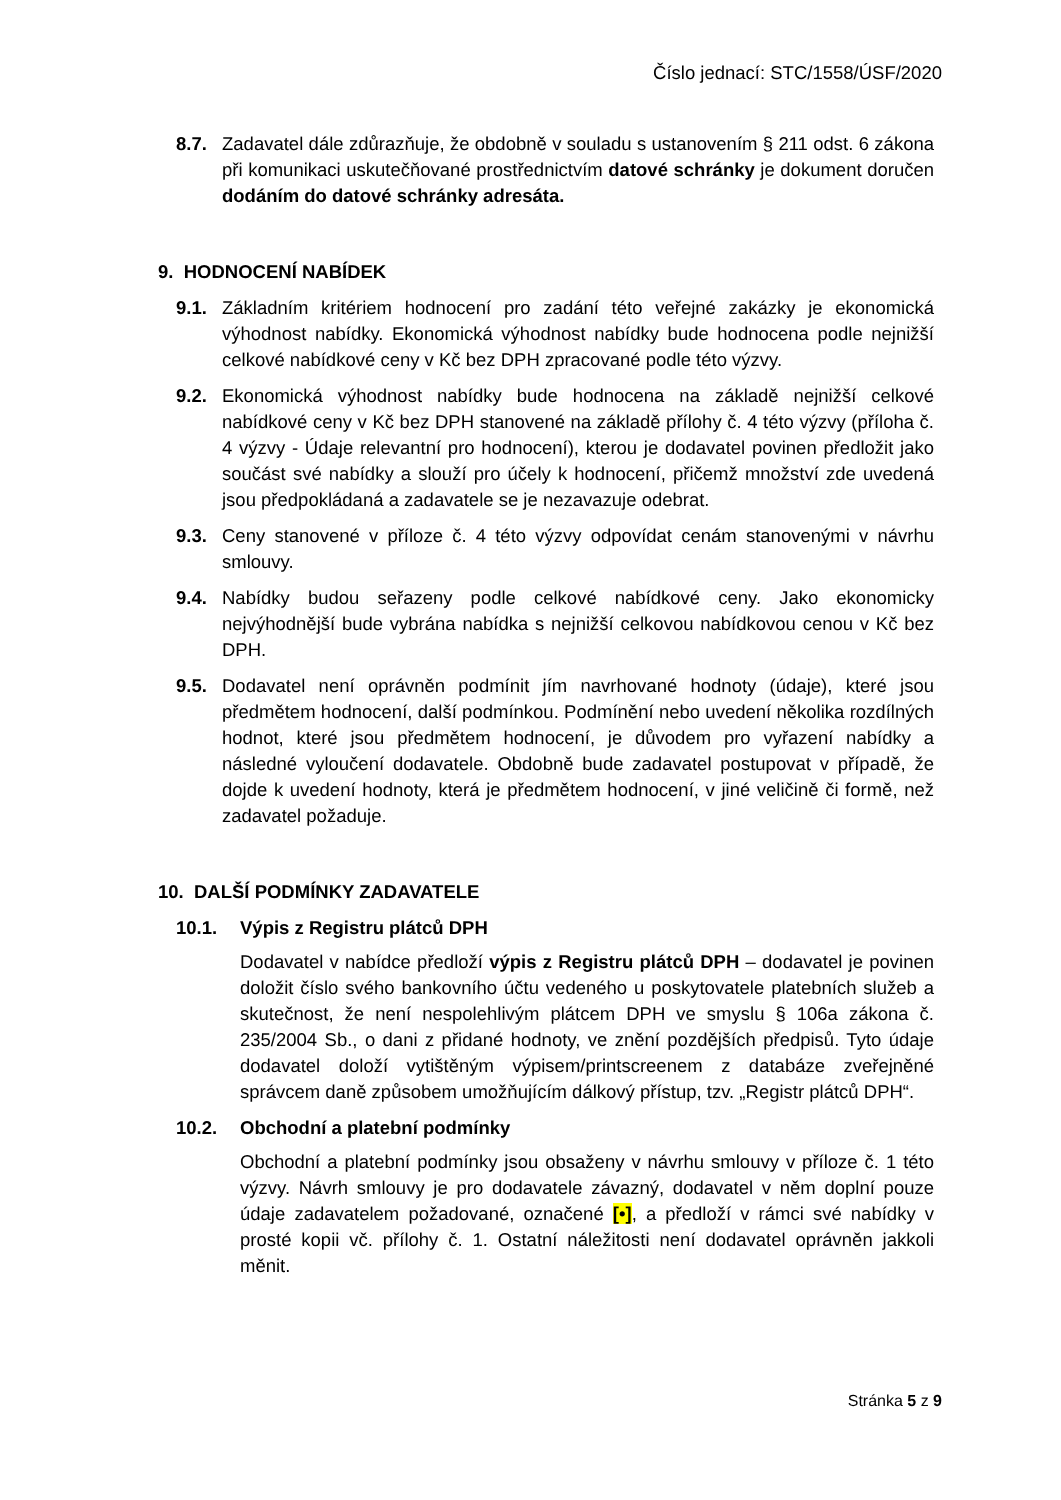Číslo jednací: STC/1558/ÚSF/2020
8.7. Zadavatel dále zdůrazňuje, že obdobně v souladu s ustanovením § 211 odst. 6 zákona při komunikaci uskutečňované prostřednictvím datové schránky je dokument doručen dodáním do datové schránky adresáta.
9. HODNOCENÍ NABÍDEK
9.1. Základním kritériem hodnocení pro zadání této veřejné zakázky je ekonomická výhodnost nabídky. Ekonomická výhodnost nabídky bude hodnocena podle nejnižší celkové nabídkové ceny v Kč bez DPH zpracované podle této výzvy.
9.2. Ekonomická výhodnost nabídky bude hodnocena na základě nejnižší celkové nabídkové ceny v Kč bez DPH stanovené na základě přílohy č. 4 této výzvy (příloha č. 4 výzvy - Údaje relevantní pro hodnocení), kterou je dodavatel povinen předložit jako součást své nabídky a slouží pro účely k hodnocení, přičemž množství zde uvedená jsou předpokládaná a zadavatele se je nezavazuje odebrat.
9.3. Ceny stanovené v příloze č. 4 této výzvy odpovídat cenám stanovenými v návrhu smlouvy.
9.4. Nabídky budou seřazeny podle celkové nabídkové ceny. Jako ekonomicky nejvýhodnější bude vybrána nabídka s nejnižší celkovou nabídkovou cenou v Kč bez DPH.
9.5. Dodavatel není oprávněn podmínit jím navrhované hodnoty (údaje), které jsou předmětem hodnocení, další podmínkou. Podmínění nebo uvedení několika rozdílných hodnot, které jsou předmětem hodnocení, je důvodem pro vyřazení nabídky a následné vyloučení dodavatele. Obdobně bude zadavatel postupovat v případě, že dojde k uvedení hodnoty, která je předmětem hodnocení, v jiné veličině či formě, než zadavatel požaduje.
10. DALŠÍ PODMÍNKY ZADAVATELE
10.1. Výpis z Registru plátců DPH
Dodavatel v nabídce předloží výpis z Registru plátců DPH – dodavatel je povinen doložit číslo svého bankovního účtu vedeného u poskytovatele platebních služeb a skutečnost, že není nespolehlivým plátcem DPH ve smyslu § 106a zákona č. 235/2004 Sb., o dani z přidané hodnoty, ve znění pozdějších předpisů. Tyto údaje dodavatel doloží vytištěným výpisem/printscreenem z databáze zveřejněné správcem daně způsobem umožňujícím dálkový přístup, tzv. „Registr plátců DPH“.
10.2. Obchodní a platební podmínky
Obchodní a platební podmínky jsou obsaženy v návrhu smlouvy v příloze č. 1 této výzvy. Návrh smlouvy je pro dodavatele závazný, dodavatel v něm doplní pouze údaje zadavatelem požadované, označené [•], a předloží v rámci své nabídky v prosté kopii vč. přílohy č. 1. Ostatní náležitosti není dodavatel oprávněn jakkoli měnit.
Stránka 5 z 9